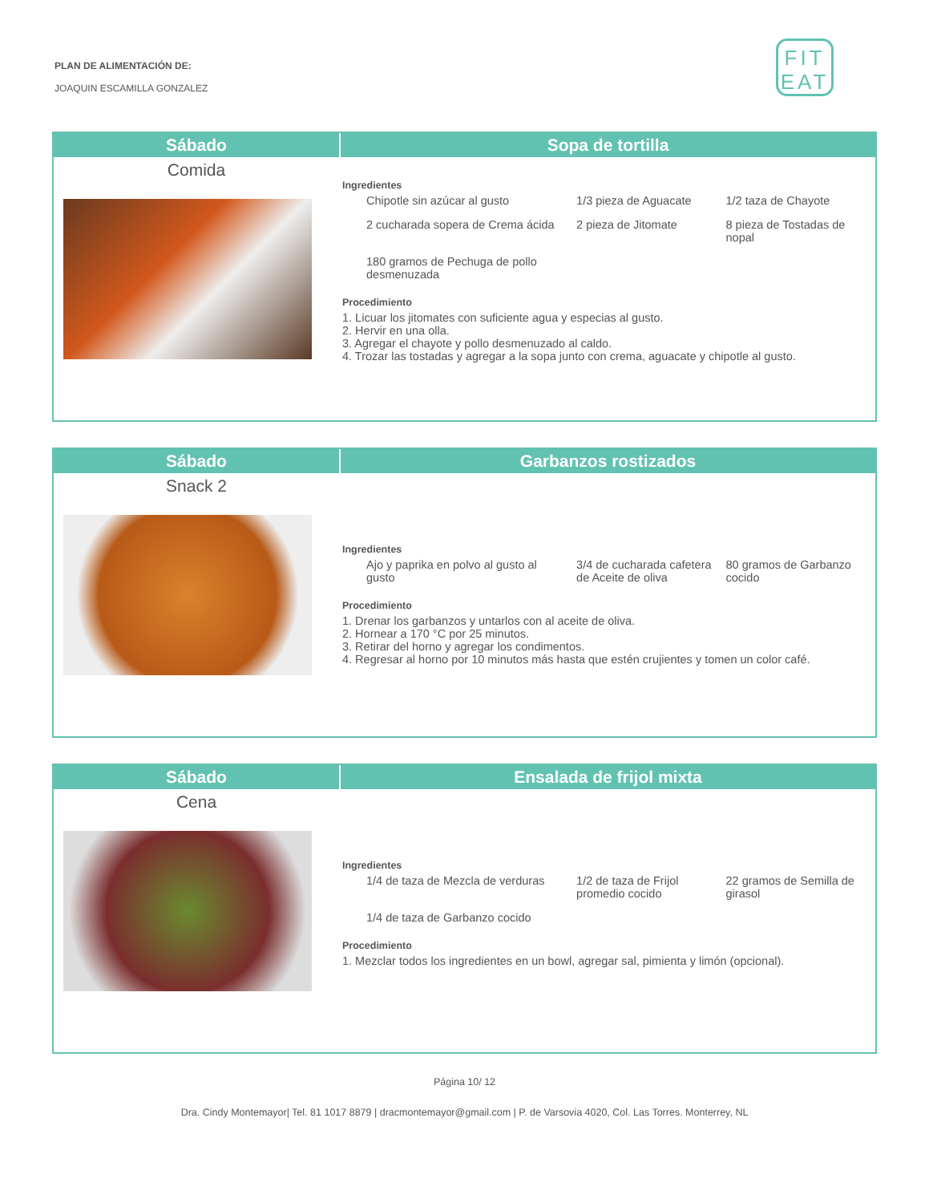PLAN DE ALIMENTACIÓN DE:
JOAQUIN ESCAMILLA GONZALEZ
FIT
EAT
Sábado Sopa de tortilla
Comida
Ingredientes
Chipotle sin azúcar al gusto
1/3 pieza de Aguacate
1/2 taza de Chayote
2 cucharada sopera de Crema ácida
2 pieza de Jitomate
8 pieza de Tostadas de nopal
180 gramos de Pechuga de pollo desmenuzada
Procedimiento
1. Licuar los jitomates con suficiente agua y especias al gusto.
2. Hervir en una olla.
3. Agregar el chayote y pollo desmenuzado al caldo.
4. Trozar las tostadas y agregar a la sopa junto con crema, aguacate y chipotle al gusto.
Sábado Garbanzos rostizados
Snack 2
Ingredientes
Ajo y paprika en polvo al gusto al gusto
3/4 de cucharada cafetera de Aceite de oliva
80 gramos de Garbanzo cocido
Procedimiento
1. Drenar los garbanzos y untarlos con al aceite de oliva.
2. Hornear a 170 °C por 25 minutos.
3. Retirar del horno y agregar los condimentos.
4. Regresar al horno por 10 minutos más hasta que estén crujientes y tomen un color café.
Sábado Ensalada de frijol mixta
Cena
Ingredientes
1/4 de taza de Mezcla de verduras
1/2 de taza de Frijol promedio cocido
22 gramos de Semilla de girasol
1/4 de taza de Garbanzo cocido
Procedimiento
1. Mezclar todos los ingredientes en un bowl, agregar sal, pimienta y limón (opcional).
Página 10/ 12
Dra. Cindy Montemayor| Tel. 81 1017 8879 | dracmontemayor@gmail.com | P. de Varsovia 4020, Col. Las Torres. Monterrey, NL